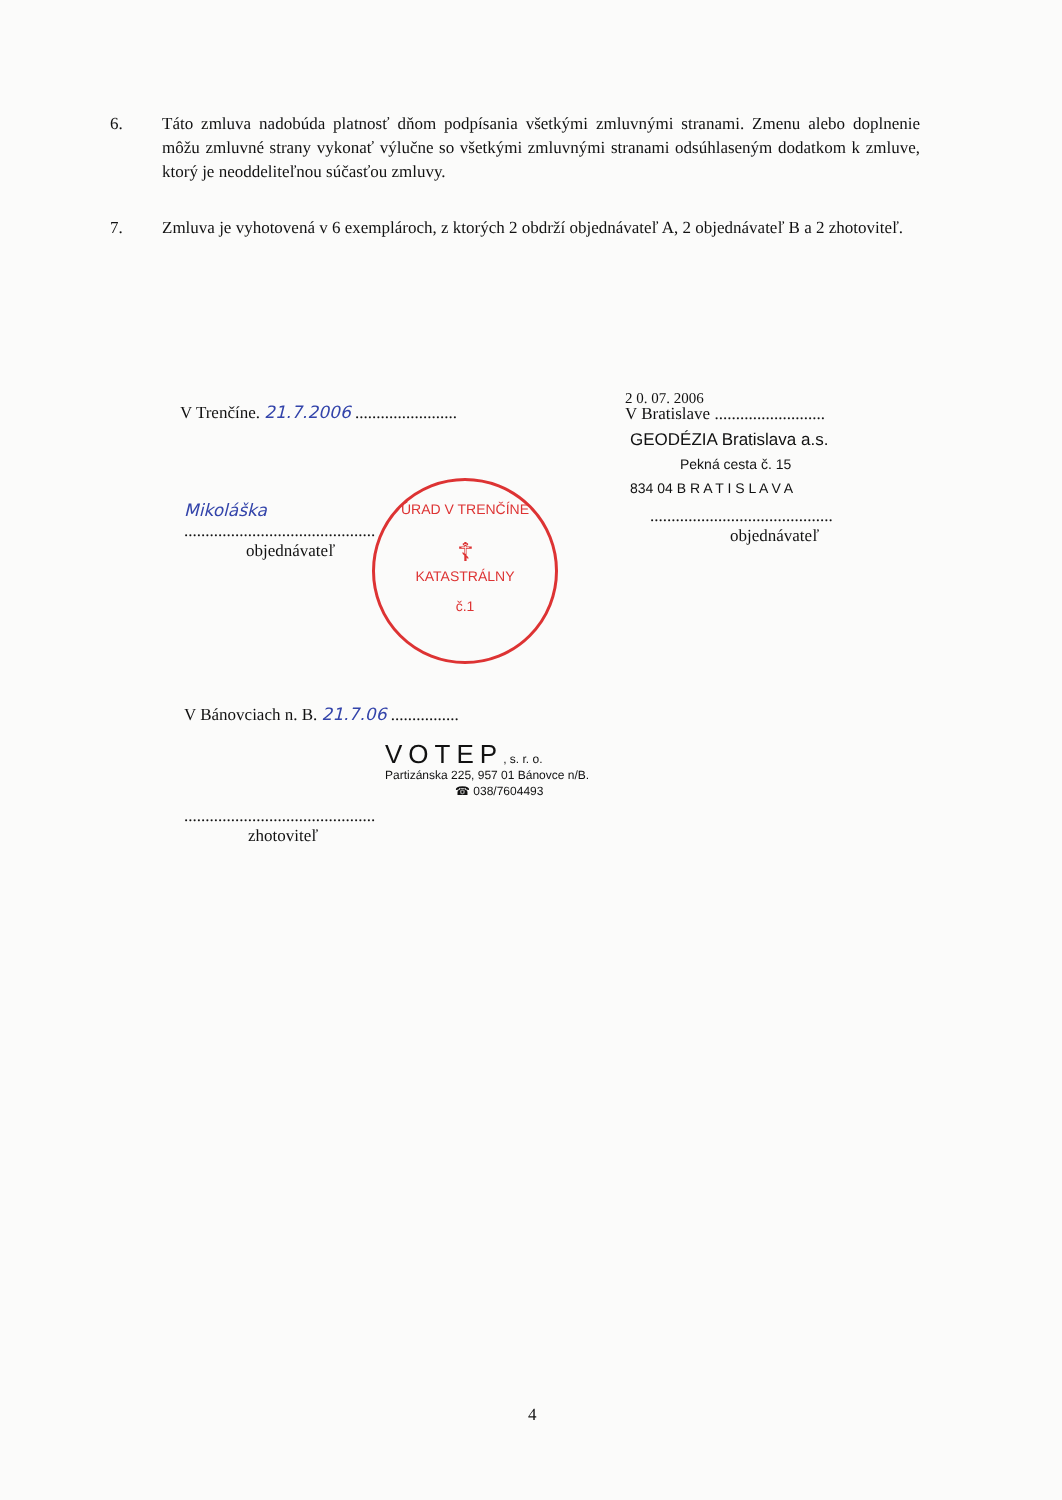6. Táto zmluva nadobúda platnosť dňom podpísania všetkými zmluvnými stranami. Zmenu alebo doplnenie môžu zmluvné strany vykonať výlučne so všetkými zmluvnými stranami odsúhlaseným dodatkom k zmluve, ktorý je neoddeliteľnou súčasťou zmluvy.
7. Zmluva je vyhotovená v 6 exemplároch, z ktorých 2 obdrží objednávateľ A, 2 objednávateľ B a 2 zhotoviteľ.
V Trenčíne. 21.7.2006 ........................
Mikoláška
.............................................
objednávateľ
ÚRAD V TRENČÍNE
☦
KATASTRÁLNY
č.1
2 0. 07. 2006
V Bratislave ..........................
GEODÉZIA Bratislava a.s.
Pekná cesta č. 15
834 04 B R A T I S L A V A
...........................................
objednávateľ
V Bánovciach n. B. 21.7.06 ................
VOTEP, s. r. o.
Partizánska 225, 957 01 Bánovce n/B.
☎ 038/7604493
.............................................
zhotoviteľ
4